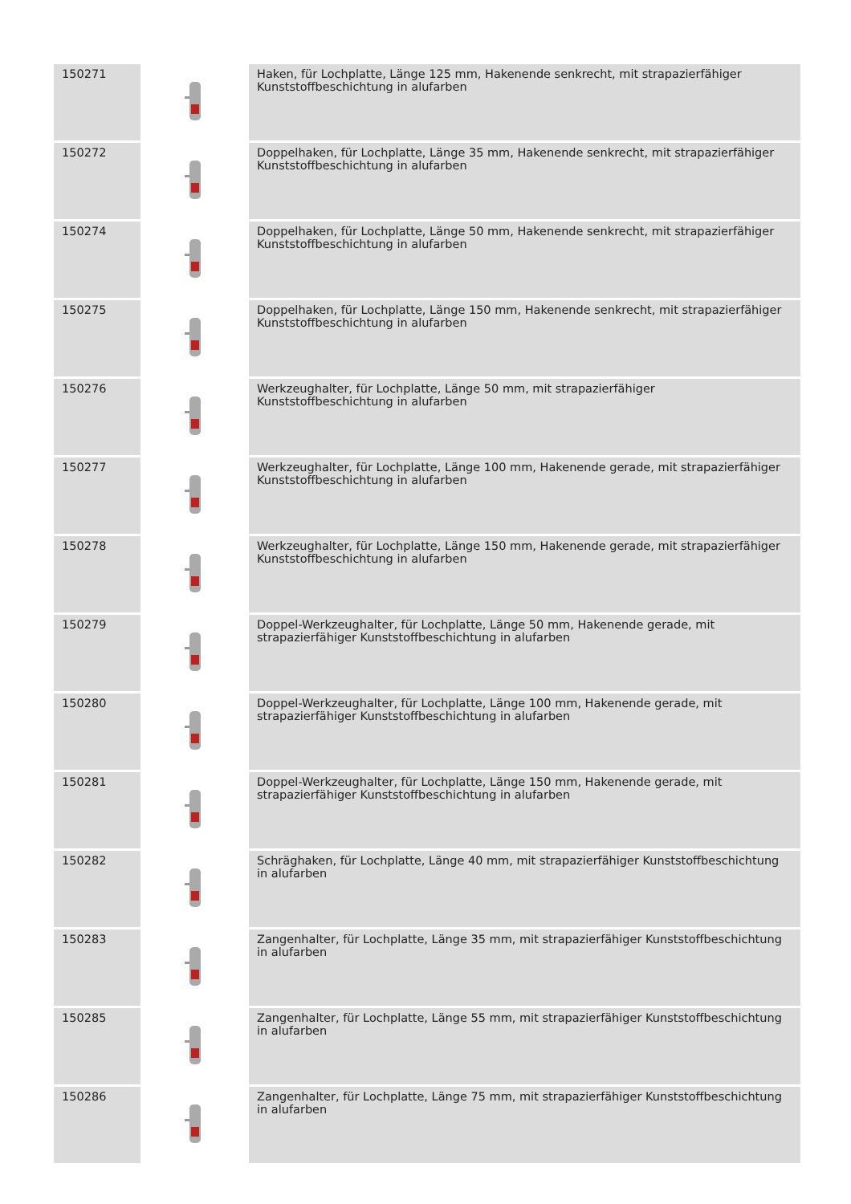| 150271 | | Haken, für Lochplatte, Länge 125 mm, Hakenende senkrecht, mit strapazierfähiger Kunststoffbeschichtung in alufarben |
| 150272 | | Doppelhaken, für Lochplatte, Länge 35 mm, Hakenende senkrecht, mit strapazierfähiger Kunststoffbeschichtung in alufarben |
| 150274 | | Doppelhaken, für Lochplatte, Länge 50 mm, Hakenende senkrecht, mit strapazierfähiger Kunststoffbeschichtung in alufarben |
| 150275 | | Doppelhaken, für Lochplatte, Länge 150 mm, Hakenende senkrecht, mit strapazierfähiger Kunststoffbeschichtung in alufarben |
| 150276 | | Werkzeughalter, für Lochplatte, Länge 50 mm, mit strapazierfähiger Kunststoffbeschichtung in alufarben |
| 150277 | | Werkzeughalter, für Lochplatte, Länge 100 mm, Hakenende gerade, mit strapazierfähiger Kunststoffbeschichtung in alufarben |
| 150278 | | Werkzeughalter, für Lochplatte, Länge 150 mm, Hakenende gerade, mit strapazierfähiger Kunststoffbeschichtung in alufarben |
| 150279 | | Doppel-Werkzeughalter, für Lochplatte, Länge 50 mm, Hakenende gerade, mit strapazierfähiger Kunststoffbeschichtung in alufarben |
| 150280 | | Doppel-Werkzeughalter, für Lochplatte, Länge 100 mm, Hakenende gerade, mit strapazierfähiger Kunststoffbeschichtung in alufarben |
| 150281 | | Doppel-Werkzeughalter, für Lochplatte, Länge 150 mm, Hakenende gerade, mit strapazierfähiger Kunststoffbeschichtung in alufarben |
| 150282 | | Schräghaken, für Lochplatte, Länge 40 mm, mit strapazierfähiger Kunststoffbeschichtung in alufarben |
| 150283 | | Zangenhalter, für Lochplatte, Länge 35 mm, mit strapazierfähiger Kunststoffbeschichtung in alufarben |
| 150285 | | Zangenhalter, für Lochplatte, Länge 55 mm, mit strapazierfähiger Kunststoffbeschichtung in alufarben |
| 150286 | | Zangenhalter, für Lochplatte, Länge 75 mm, mit strapazierfähiger Kunststoffbeschichtung in alufarben |